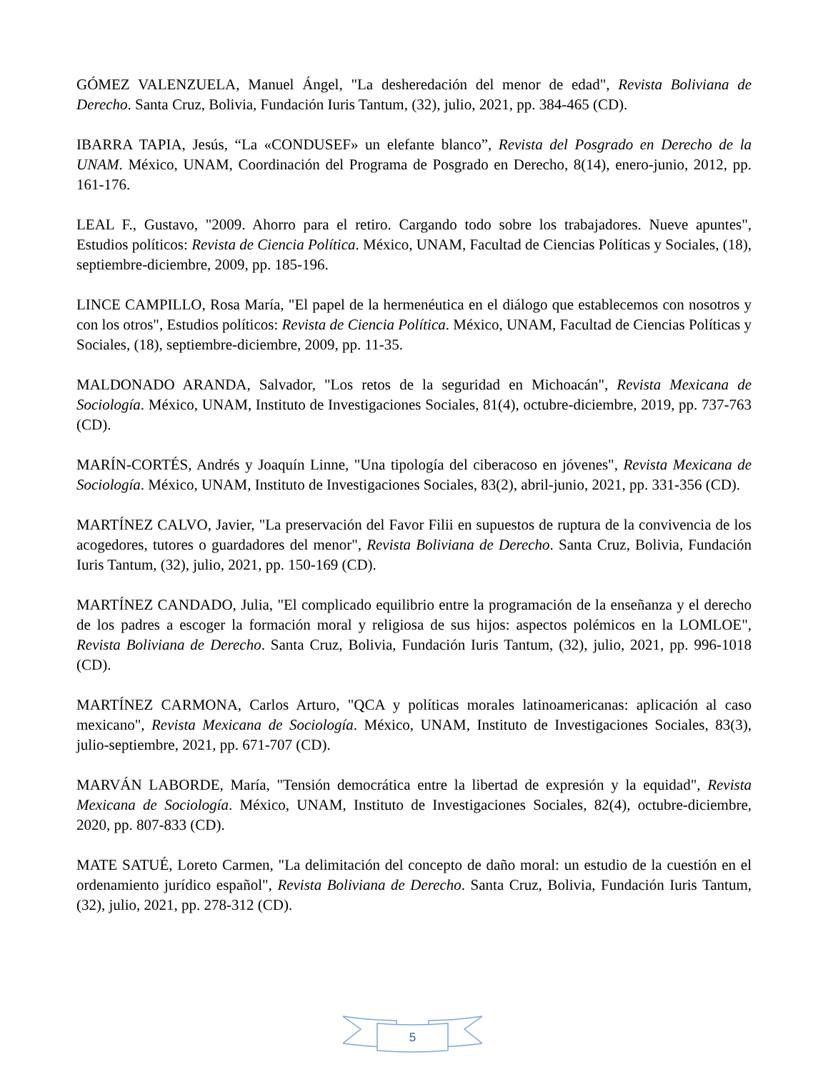GÓMEZ VALENZUELA, Manuel Ángel, "La desheredación del menor de edad", Revista Boliviana de Derecho. Santa Cruz, Bolivia, Fundación Iuris Tantum, (32), julio, 2021, pp. 384-465 (CD).
IBARRA TAPIA, Jesús, “La «CONDUSEF» un elefante blanco”, Revista del Posgrado en Derecho de la UNAM. México, UNAM, Coordinación del Programa de Posgrado en Derecho, 8(14), enero-junio, 2012, pp. 161-176.
LEAL F., Gustavo, "2009. Ahorro para el retiro. Cargando todo sobre los trabajadores. Nueve apuntes", Estudios políticos: Revista de Ciencia Política. México, UNAM, Facultad de Ciencias Políticas y Sociales, (18), septiembre-diciembre, 2009, pp. 185-196.
LINCE CAMPILLO, Rosa María, "El papel de la hermenéutica en el diálogo que establecemos con nosotros y con los otros", Estudios políticos: Revista de Ciencia Política. México, UNAM, Facultad de Ciencias Políticas y Sociales, (18), septiembre-diciembre, 2009, pp. 11-35.
MALDONADO ARANDA, Salvador, "Los retos de la seguridad en Michoacán", Revista Mexicana de Sociología. México, UNAM, Instituto de Investigaciones Sociales, 81(4), octubre-diciembre, 2019, pp. 737-763 (CD).
MARÍN-CORTÉS, Andrés y Joaquín Linne, "Una tipología del ciberacoso en jóvenes", Revista Mexicana de Sociología. México, UNAM, Instituto de Investigaciones Sociales, 83(2), abril-junio, 2021, pp. 331-356 (CD).
MARTÍNEZ CALVO, Javier, "La preservación del Favor Filii en supuestos de ruptura de la convivencia de los acogedores, tutores o guardadores del menor", Revista Boliviana de Derecho. Santa Cruz, Bolivia, Fundación Iuris Tantum, (32), julio, 2021, pp. 150-169 (CD).
MARTÍNEZ CANDADO, Julia, "El complicado equilibrio entre la programación de la enseñanza y el derecho de los padres a escoger la formación moral y religiosa de sus hijos: aspectos polémicos en la LOMLOE", Revista Boliviana de Derecho. Santa Cruz, Bolivia, Fundación Iuris Tantum, (32), julio, 2021, pp. 996-1018 (CD).
MARTÍNEZ CARMONA, Carlos Arturo, "QCA y políticas morales latinoamericanas: aplicación al caso mexicano", Revista Mexicana de Sociología. México, UNAM, Instituto de Investigaciones Sociales, 83(3), julio-septiembre, 2021, pp. 671-707 (CD).
MARVÁN LABORDE, María, "Tensión democrática entre la libertad de expresión y la equidad", Revista Mexicana de Sociología. México, UNAM, Instituto de Investigaciones Sociales, 82(4), octubre-diciembre, 2020, pp. 807-833 (CD).
MATE SATUÉ, Loreto Carmen, "La delimitación del concepto de daño moral: un estudio de la cuestión en el ordenamiento jurídico español", Revista Boliviana de Derecho. Santa Cruz, Bolivia, Fundación Iuris Tantum, (32), julio, 2021, pp. 278-312 (CD).
5